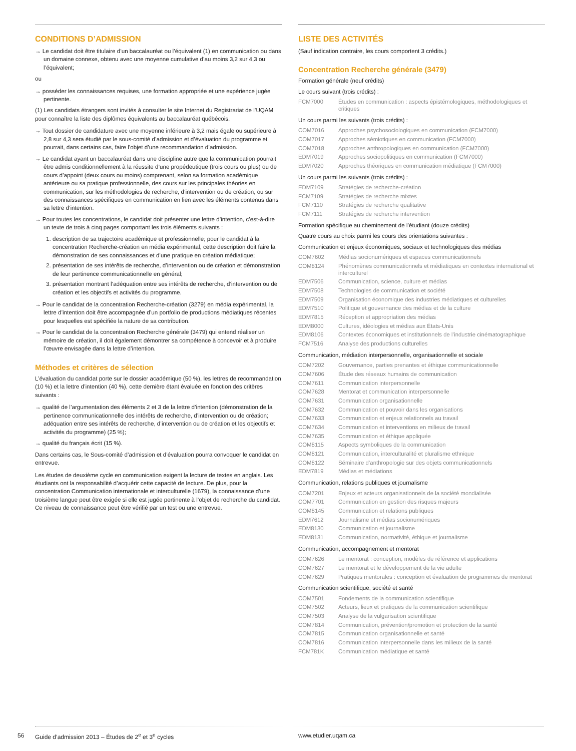CONDITIONS D’ADMISSION
→ Le candidat doit être titulaire d’un baccalauréat ou l’équivalent (1) en communication ou dans un domaine connexe, obtenu avec une moyenne cumulative d’au moins 3,2 sur 4,3 ou l’équivalent;
ou
→ posséder les connaissances requises, une formation appropriée et une expérience jugée pertinente.
(1) Les candidats étrangers sont invités à consulter le site Internet du Registrariat de l’UQAM pour connaître la liste des diplômes équivalents au baccalauréat québécois.
→ Tout dossier de candidature avec une moyenne inférieure à 3,2 mais égale ou supérieure à 2,8 sur 4,3 sera étudié par le sous-comité d’admission et d’évaluation du programme et pourrait, dans certains cas, faire l’objet d’une recommandation d’admission.
→ Le candidat ayant un baccalauréat dans une discipline autre que la communication pourrait être admis conditionnellement à la réussite d’une propédeutique (trois cours ou plus) ou de cours d’appoint (deux cours ou moins) comprenant, selon sa formation académique antérieure ou sa pratique professionnelle, des cours sur les principales théories en communication, sur les méthodologies de recherche, d’intervention ou de création, ou sur des connaissances spécifiques en communication en lien avec les éléments contenus dans sa lettre d’intention.
→ Pour toutes les concentrations, le candidat doit présenter une lettre d’intention, c’est-à-dire un texte de trois à cinq pages comportant les trois éléments suivants :
1. description de sa trajectoire académique et professionnelle; pour le candidat à la concentration Recherche-création en média expérimental, cette description doit faire la démonstration de ses connaissances et d’une pratique en création médiatique;
2. présentation de ses intérêts de recherche, d’intervention ou de création et démonstration de leur pertinence communicationnelle en général;
3. présentation montrant l’adéquation entre ses intérêts de recherche, d’intervention ou de création et les objectifs et activités du programme.
→ Pour le candidat de la concentration Recherche-création (3279) en média expérimental, la lettre d’intention doit être accompagnée d’un portfolio de productions médiatiques récentes pour lesquelles est spécifiée la nature de sa contribution.
→ Pour le candidat de la concentration Recherche générale (3479) qui entend réaliser un mémoire de création, il doit également démontrer sa compétence à concevoir et à produire l’œuvre envisagée dans la lettre d’intention.
Méthodes et critères de sélection
L’évaluation du candidat porte sur le dossier académique (50 %), les lettres de recommandation (10 %) et la lettre d’intention (40 %), cette dernière étant évaluée en fonction des critères suivants :
→ qualité de l’argumentation des éléments 2 et 3 de la lettre d’intention (démonstration de la pertinence communicationnelle des intérêts de recherche, d’intervention ou de création; adéquation entre ses intérêts de recherche, d’intervention ou de création et les objectifs et activités du programme) (25 %);
→ qualité du français écrit (15 %).
Dans certains cas, le Sous-comité d’admission et d’évaluation pourra convoquer le candidat en entrevue.
Les études de deuxième cycle en communication exigent la lecture de textes en anglais. Les étudiants ont la responsabilité d’acquérir cette capacité de lecture. De plus, pour la concentration Communication internationale et interculturelle (1679), la connaissance d’une troisième langue peut être exigée si elle est jugée pertinente à l’objet de recherche du candidat. Ce niveau de connaissance peut être vérifié par un test ou une entrevue.
LISTE DES ACTIVITÉS
(Sauf indication contraire, les cours comportent 3 crédits.)
Concentration Recherche générale (3479)
Formation générale (neuf crédits)
Le cours suivant (trois crédits) :
| FCM7000 | Études en communication : aspects épistémologiques, méthodologiques et critiques |
Un cours parmi les suivants (trois crédits) :
| COM7016 | Approches psychosociologiques en communication (FCM7000) |
| COM7017 | Approches sémiotiques en communication (FCM7000) |
| COM7018 | Approches anthropologiques en communication (FCM7000) |
| EDM7019 | Approches sociopolitiques en communication (FCM7000) |
| EDM7020 | Approches théoriques en communication médiatique (FCM7000) |
Un cours parmi les suivants (trois crédits) :
| EDM7109 | Stratégies de recherche-création |
| FCM7109 | Stratégies de recherche mixtes |
| FCM7110 | Stratégies de recherche qualitative |
| FCM7111 | Stratégies de recherche intervention |
Formation spécifique au cheminement de l’étudiant (douze crédits)
Quatre cours au choix parmi les cours des orientations suivantes :
Communication et enjeux économiques, sociaux et technologiques des médias
| COM7602 | Médias socionumériques et espaces communicationnels |
| COM8124 | Phénomènes communicationnels et médiatiques en contextes international et interculturel |
| EDM7506 | Communication, science, culture et médias |
| EDM7508 | Technologies de communication et société |
| EDM7509 | Organisation économique des industries médiatiques et culturelles |
| EDM7510 | Politique et gouvernance des médias et de la culture |
| EDM7815 | Réception et appropriation des médias |
| EDM8000 | Cultures, idéologies et médias aux États-Unis |
| EDM8106 | Contextes économiques et institutionnels de l’industrie cinématographique |
| FCM7516 | Analyse des productions culturelles |
Communication, médiation interpersonnelle, organisationnelle et sociale
| COM7202 | Gouvernance, parties prenantes et éthique communicationnelle |
| COM7606 | Étude des réseaux humains de communication |
| COM7611 | Communication interpersonnelle |
| COM7628 | Mentorat et communication interpersonnelle |
| COM7631 | Communication organisationnelle |
| COM7632 | Communication et pouvoir dans les organisations |
| COM7633 | Communication et enjeux relationnels au travail |
| COM7634 | Communication et interventions en milieux de travail |
| COM7635 | Communication et éthique appliquée |
| COM8115 | Aspects symboliques de la communication |
| COM8121 | Communication, interculturalité et pluralisme ethnique |
| COM8122 | Séminaire d’anthropologie sur des objets communicationnels |
| EDM7819 | Médias et médiations |
Communication, relations publiques et journalisme
| COM7201 | Enjeux et acteurs organisationnels de la société mondialisée |
| COM7701 | Communication en gestion des risques majeurs |
| COM8145 | Communication et relations publiques |
| EDM7612 | Journalisme et médias socionumériques |
| EDM8130 | Communication et journalisme |
| EDM8131 | Communication, normativité, éthique et journalisme |
Communication, accompagnement et mentorat
| COM7626 | Le mentorat : conception, modèles de référence et applications |
| COM7627 | Le mentorat et le développement de la vie adulte |
| COM7629 | Pratiques mentorales : conception et évaluation de programmes de mentorat |
Communication scientifique, société et santé
| COM7501 | Fondements de la communication scientifique |
| COM7502 | Acteurs, lieux et pratiques de la communication scientifique |
| COM7503 | Analyse de la vulgarisation scientifique |
| COM7814 | Communication, prévention/promotion et protection de la santé |
| COM7815 | Communication organisationnelle et santé |
| COM7816 | Communication interpersonnelle dans les milieux de la santé |
| FCM781K | Communication médiatique et santé |
56 Guide d’admission 2013 – Études de 2<sup>e</sup> et 3<sup>e</sup> cycles www.etudier.uqam.ca